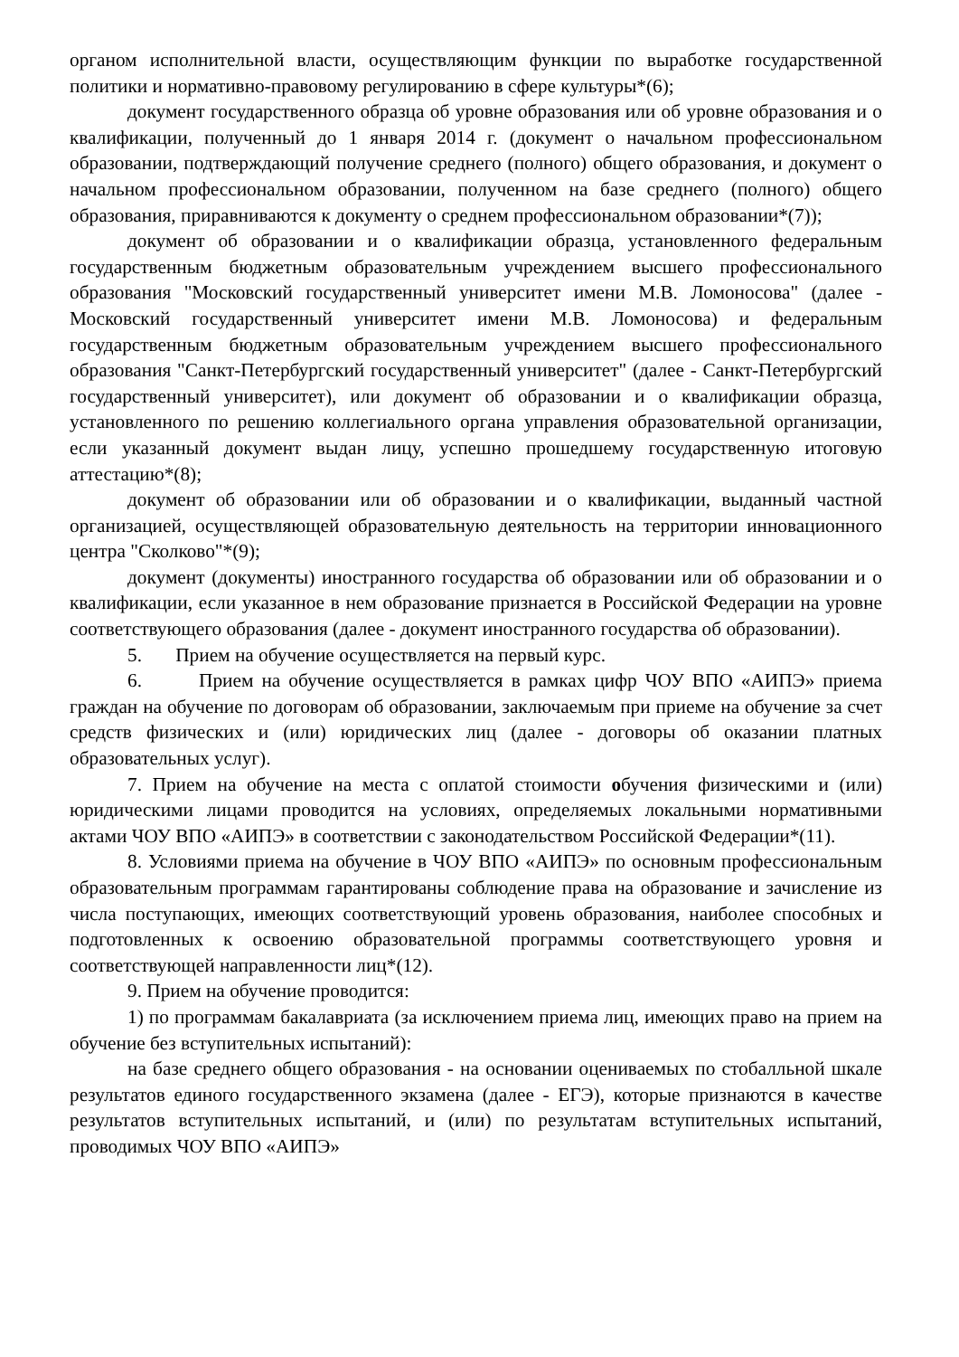органом исполнительной власти, осуществляющим функции по выработке государственной политики и нормативно-правовому регулированию в сфере культуры*(6);
документ государственного образца об уровне образования или об уровне образования и о квалификации, полученный до 1 января 2014 г. (документ о начальном профессиональном образовании, подтверждающий получение среднего (полного) общего образования, и документ о начальном профессиональном образовании, полученном на базе среднего (полного) общего образования, приравниваются к документу о среднем профессиональном образовании*(7));
документ об образовании и о квалификации образца, установленного федеральным государственным бюджетным образовательным учреждением высшего профессионального образования "Московский государственный университет имени М.В. Ломоносова" (далее - Московский государственный университет имени М.В. Ломоносова) и федеральным государственным бюджетным образовательным учреждением высшего профессионального образования "Санкт-Петербургский государственный университет" (далее - Санкт-Петербургский государственный университет), или документ об образовании и о квалификации образца, установленного по решению коллегиального органа управления образовательной организации, если указанный документ выдан лицу, успешно прошедшему государственную итоговую аттестацию*(8);
документ об образовании или об образовании и о квалификации, выданный частной организацией, осуществляющей образовательную деятельность на территории инновационного центра "Сколково"*(9);
документ (документы) иностранного государства об образовании или об образовании и о квалификации, если указанное в нем образование признается в Российской Федерации на уровне соответствующего образования (далее - документ иностранного государства об образовании).
5. Прием на обучение осуществляется на первый курс.
6. Прием на обучение осуществляется в рамках цифр ЧОУ ВПО «АИПЭ» приема граждан на обучение по договорам об образовании, заключаемым при приеме на обучение за счет средств физических и (или) юридических лиц (далее - договоры об оказании платных образовательных услуг).
7. Прием на обучение на места с оплатой стоимости обучения физическими и (или) юридическими лицами проводится на условиях, определяемых локальными нормативными актами ЧОУ ВПО «АИПЭ» в соответствии с законодательством Российской Федерации*(11).
8. Условиями приема на обучение в ЧОУ ВПО «АИПЭ» по основным профессиональным образовательным программам гарантированы соблюдение права на образование и зачисление из числа поступающих, имеющих соответствующий уровень образования, наиболее способных и подготовленных к освоению образовательной программы соответствующего уровня и соответствующей направленности лиц*(12).
9. Прием на обучение проводится:
1) по программам бакалавриата (за исключением приема лиц, имеющих право на прием на обучение без вступительных испытаний):
на базе среднего общего образования - на основании оцениваемых по стобалльной шкале результатов единого государственного экзамена (далее - ЕГЭ), которые признаются в качестве результатов вступительных испытаний, и (или) по результатам вступительных испытаний, проводимых ЧОУ ВПО «АИПЭ»